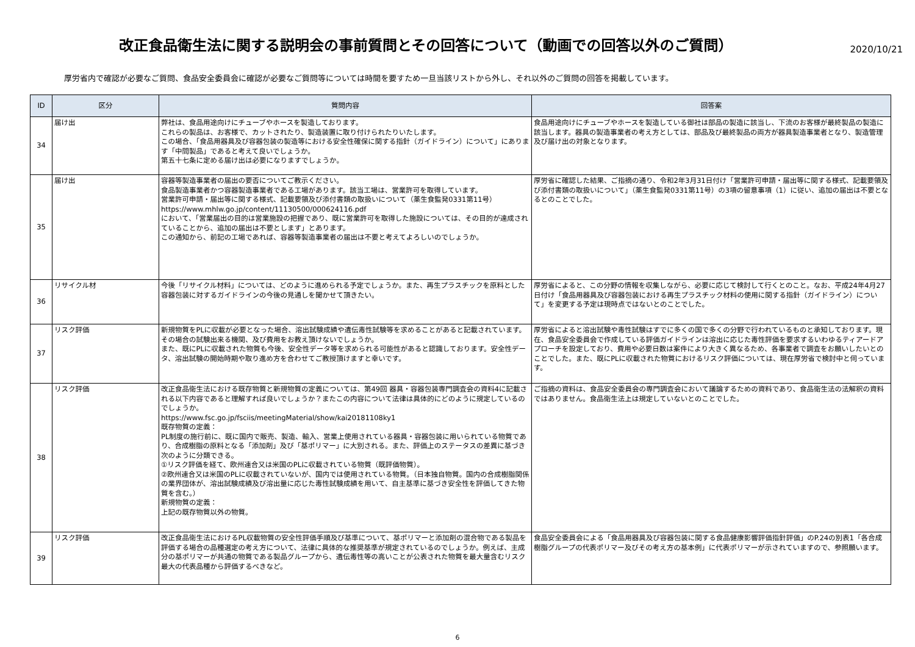改正食品衛生法に関する説明会の事前質問とその回答について（動画での回答以外のご質問）
2020/10/21
厚労省内で確認が必要なご質問、食品安全委員会に確認が必要なご質問等については時間を要すため一旦当該リストから外し、それ以外のご質問の回答を掲載しています。
| ID | 区分 | 質問内容 | 回答案 |
| --- | --- | --- | --- |
| 34 | 届け出 | 弊社は、食品用途向けにチューブやホースを製造しております。 これらの製品は、お客様で、カットされたり、製造装置に取り付けられたりいたします。 この場合、「食品用器具及び容器包装の製造等における安全性確保に関する指針（ガイドライン）について」にあります「中間製品」であると考えて良いでしょうか。 第五十七条に定める届け出は必要になりますでしょうか。 | 食品用途向けにチューブやホースを製造している御社は部品の製造に該当し、下流のお客様が最終製品の製造に該当します。器具の製造事業者の考え方としては、部品及び最終製品の両方が器具製造事業者となり、製造管理及び届け出の対象となります。 |
| 35 | 届け出 | 容器等製造事業者の届出の要否についてご教示ください。 食品製造事業者かつ容器製造事業者である工場があります。該当工場は、営業許可を取得しています。 営業許可申請・届出等に関する様式、記載要領及び添付書類の取扱いについて（薬生食監発0331第11号） https://www.mhlw.go.jp/content/11130500/000624116.pdf において、「営業届出の目的は営業施設の把握であり、既に営業許可を取得した施設については、その目的が達成されていることから、追加の届出は不要とします」とあります。 この通知から、前記の工場であれば、容器等製造事業者の届出は不要と考えてよろしいのでしょうか。 | 厚労省に確認した結果、ご指摘の通り、令和2年3月31日付け「営業許可申請・届出等に関する様式、記載要領及び添付書類の取扱いについて」（薬生食監発0331第11号）の3項の留意事項（1）に従い、追加の届出は不要となるとのことでした。 |
| 36 | リサイクル材 | 今後「リサイクル材料」については、どのように進められる予定でしょうか。また、再生プラスチックを原料とした容器包装に対するガイドラインの今後の見通しを聞かせて頂きたい。 | 厚労省によると、この分野の情報を収集しながら、必要に応じて検討して行くとのこと。なお、平成24年4月27日付け「食品用器具及び容器包装における再生プラスチック材料の使用に関する指針（ガイドライン）について」を変更する予定は現時点ではないとのことでした。 |
| 37 | リスク評価 | 新規物質をPLに収載が必要となった場合、溶出試験成績や遺伝毒性試験等を求めることがあると記載されています。 その場合の試験出来る機関、及び費用をお教え頂けないでしょうか。 また、既にPLに収載された物質も今後、安全性データ等を求められる可能性があると認識しております。安全性データ、溶出試験の開始時期や取り進め方を合わせてご教授頂けますと幸いです。 | 厚労省によると溶出試験や毒性試験はすでに多くの国で多くの分野で行われているものと承知しております。現在、食品安全委員会で作成している評価ガイドラインは溶出に応じた毒性評価を要求するいわゆるティアードアプローチを設定しており、費用や必要日数は案件により大きく異なるため、各事業者で調査をお願いしたいとのことでした。また、既にPLに収載された物質におけるリスク評価については、現在厚労省で検討中と伺っています。 |
| 38 | リスク評価 | 改正食品衛生法における既存物質と新規物質の定義については、第49回 器具・容器包装専門調査会の資料4に記載される以下内容であると理解すれば良いでしょうか？またこの内容について法律は具体的にどのように規定しているのでしょうか。 https://www.fsc.go.jp/fsciis/meetingMaterial/show/kai20181108ky1 既存物質の定義： PL制度の施行前に、既に国内で販売、製造、輸入、営業上使用されている器具・容器包装に用いられている物質であり、合成樹脂の原料となる「添加剤」及び「基ポリマー」に大別される。また、評価上のステータスの差異に基づき次のように分類できる。 ①リスク評価を経て、欧州連合又は米国のPLに収載されている物質（既評価物質）。 ②欧州連合又は米国のPLに収載されていないが、国内では使用されている物質。（日本独自物質。国内の合成樹脂関係の業界団体が、溶出試験成績及び溶出量に応じた毒性試験成績を用いて、自主基準に基づき安全性を評価してきた物質を含む。） 新規物質の定義： 上記の既存物質以外の物質。 | ご指摘の資料は、食品安全委員会の専門調査会において議論するための資料であり、食品衛生法の法解釈の資料ではありません。食品衛生法上は規定していないとのことでした。 |
| 39 | リスク評価 | 改正食品衛生法におけるPL収載物質の安全性評価手順及び基準について、基ポリマーと添加剤の混合物である製品を評価する場合の品種選定の考え方について、法律に具体的な推奨基準が規定されているのでしょうか。例えば、主成分の基ポリマーが共通の物質である製品グループから、遺伝毒性等の高いことが公表された物質を最大量含むリスク最大の代表品種から評価するべきなど。 | 食品安全委員会による「食品用器具及び容器包装に関する食品健康影響評価指針評価」のP.24の別表1「各合成樹脂グループの代表ポリマー及びその考え方の基本例」に代表ポリマーが示されていますので、参照願います。 |
6